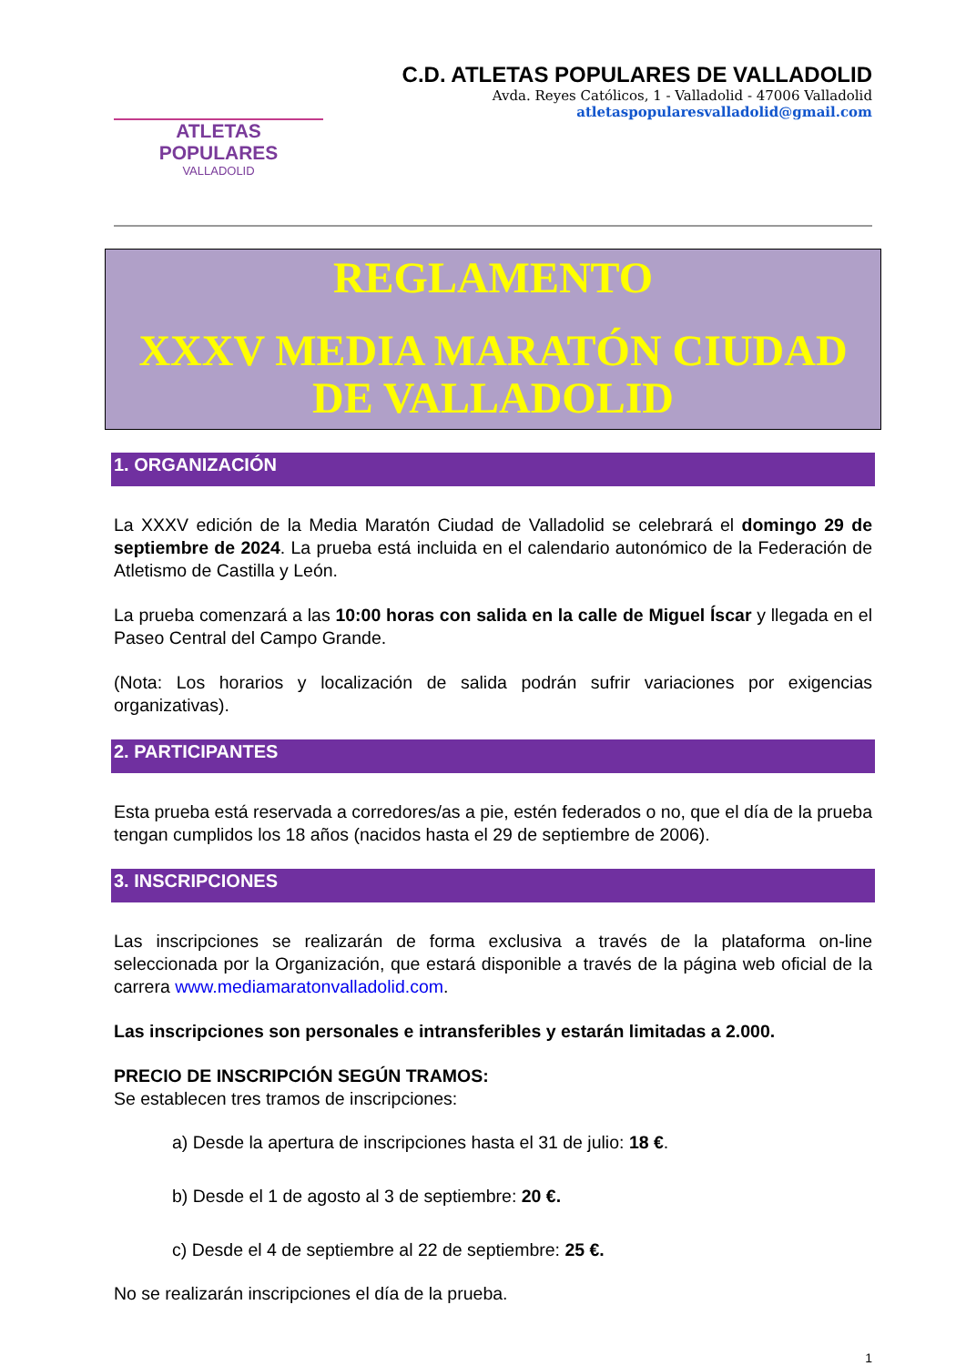ATLETAS POPULARES
VALLADOLID
C.D. ATLETAS POPULARES DE VALLADOLID
Avda. Reyes Católicos, 1 - Valladolid - 47006 Valladolid
atletaspopularesvalladolid@gmail.com
REGLAMENTO
XXXV MEDIA MARATÓN CIUDAD
DE VALLADOLID
1. ORGANIZACIÓN
La XXXV edición de la Media Maratón Ciudad de Valladolid se celebrará el domingo 29 de septiembre de 2024. La prueba está incluida en el calendario autonómico de la Federación de Atletismo de Castilla y León.
La prueba comenzará a las 10:00 horas con salida en la calle de Miguel Íscar y llegada en el Paseo Central del Campo Grande.
(Nota: Los horarios y localización de salida podrán sufrir variaciones por exigencias organizativas).
2. PARTICIPANTES
Esta prueba está reservada a corredores/as a pie, estén federados o no, que el día de la prueba tengan cumplidos los 18 años (nacidos hasta el 29 de septiembre de 2006).
3. INSCRIPCIONES
Las inscripciones se realizarán de forma exclusiva a través de la plataforma on-line seleccionada por la Organización, que estará disponible a través de la página web oficial de la carrera www.mediamaratonvalladolid.com.
Las inscripciones son personales e intransferibles y estarán limitadas a 2.000.
PRECIO DE INSCRIPCIÓN SEGÚN TRAMOS:
Se establecen tres tramos de inscripciones:
a) Desde la apertura de inscripciones hasta el 31 de julio: 18 €.
b) Desde el 1 de agosto al 3 de septiembre: 20 €.
c) Desde el 4 de septiembre al 22 de septiembre: 25 €.
No se realizarán inscripciones el día de la prueba.
1